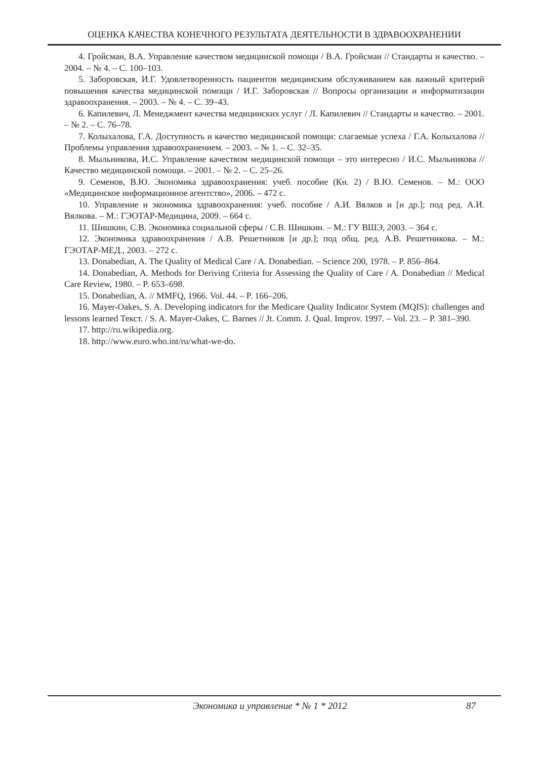ОЦЕНКА КАЧЕСТВА КОНЕЧНОГО РЕЗУЛЬТАТА ДЕЯТЕЛЬНОСТИ В ЗДРАВООХРАНЕНИИ
4. Гройсман, В.А. Управление качеством медицинской помощи / В.А. Гройсман // Стандарты и качество. – 2004. – № 4. – С. 100–103.
5. Заборовская, И.Г. Удовлетворенность пациентов медицинским обслуживанием как важный критерий повышения качества медицинской помощи / И.Г. Заборовская // Вопросы организации и информатизации здравоохранения. – 2003. – № 4. – С. 39–43.
6. Капилевич, Л. Менеджмент качества медицинских услуг / Л. Капилевич // Стандарты и качество. – 2001. – № 2. – С. 76–78.
7. Колыхалова, Г.А. Доступность и качество медицинской помощи: слагаемые успеха / Г.А. Колыхалова // Проблемы управления здравоохранением. – 2003. – № 1. – С. 32–35.
8. Мыльникова, И.С. Управление качеством медицинской помощи – это интересно / И.С. Мыльникова // Качество медицинской помощи. – 2001. – № 2. – С. 25–26.
9. Семенов, В.Ю. Экономика здравоохранения: учеб. пособие (Кн. 2) / В.Ю. Семенов. – М.: ООО «Медицинское информационное агентство», 2006. – 472 с.
10. Управление и экономика здравоохранения: учеб. пособие / А.И. Вялков и [и др.]; под ред. А.И. Вялкова. – М.: ГЭОТАР-Медицина, 2009. – 664 с.
11. Шишкин, С.В. Экономика социальной сферы / С.В. Шишкин. – М.: ГУ ВШЭ, 2003. – 364 с.
12. Экономика здравоохранения / А.В. Решетников [и др.]; под общ. ред. А.В. Решетникова. – М.: ГЭОТАР-МЕД., 2003. – 272 с.
13. Donabedian, A. The Quality of Medical Care / A. Donabedian. – Science 200, 1978. – P. 856–864.
14. Donabedian, A. Methods for Deriving Criteria for Assessing the Quality of Care / A. Donabedian // Medical Care Review, 1980. – P. 653–698.
15. Donabedian, A. // MMFQ, 1966. Vol. 44. – P. 166–206.
16. Mayer-Oakes, S. A. Developing indicators for the Medicare Quality Indicator System (MQIS): challenges and lessons learned Текст. / S. A. Mayer-Oakes, C. Barnes // Jt. Comm. J. Qual. Improv. 1997. – Vol. 23. – P. 381–390.
17. http://ru.wikipedia.org.
18. http://www.euro.who.int/ru/what-we-do.
Экономика и управление * № 1 * 2012 87